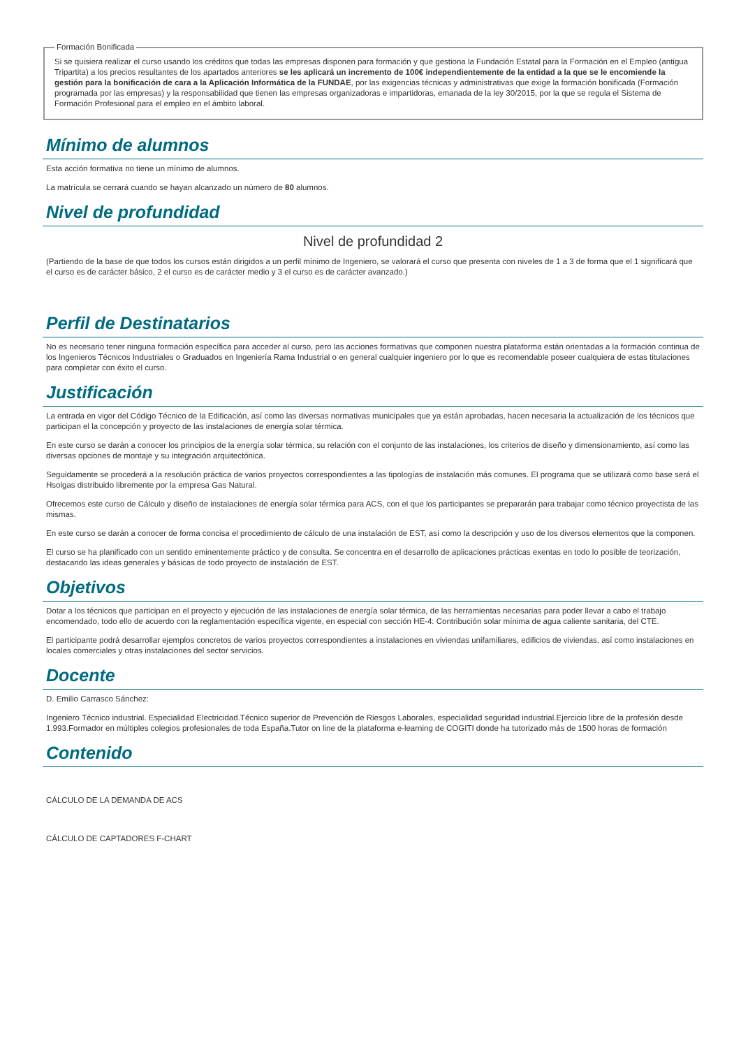Formación Bonificada
Si se quisiera realizar el curso usando los créditos que todas las empresas disponen para formación y que gestiona la Fundación Estatal para la Formación en el Empleo (antigua Tripartita) a los precios resultantes de los apartados anteriores se les aplicará un incremento de 100€ independientemente de la entidad a la que se le encomiende la gestión para la bonificación de cara a la Aplicación Informática de la FUNDAE, por las exigencias técnicas y administrativas que exige la formación bonificada (Formación programada por las empresas) y la responsabilidad que tienen las empresas organizadoras e impartidoras, emanada de la ley 30/2015, por la que se regula el Sistema de Formación Profesional para el empleo en el ámbito laboral.
Mínimo de alumnos
Esta acción formativa no tiene un mínimo de alumnos.
La matrícula se cerrará cuando se hayan alcanzado un número de 80 alumnos.
Nivel de profundidad
Nivel de profundidad 2
(Partiendo de la base de que todos los cursos están dirigidos a un perfil mínimo de Ingeniero, se valorará el curso que presenta con niveles de 1 a 3 de forma que el 1 significará que el curso es de carácter básico, 2 el curso es de carácter medio y 3 el curso es de carácter avanzado.)
Perfil de Destinatarios
No es necesario tener ninguna formación específica para acceder al curso, pero las acciones formativas que componen nuestra plataforma están orientadas a la formación continua de los Ingenieros Técnicos Industriales o Graduados en Ingeniería Rama Industrial o en general cualquier ingeniero por lo que es recomendable poseer cualquiera de estas titulaciones para completar con éxito el curso.
Justificación
La entrada en vigor del Código Técnico de la Edificación, así como las diversas normativas municipales que ya están aprobadas, hacen necesaria la actualización de los técnicos que participan el la concepción y proyecto de las instalaciones de energía solar térmica.
En este curso se darán a conocer los principios de la energía solar térmica, su relación con el conjunto de las instalaciones, los criterios de diseño y dimensionamiento, así como las diversas opciones de montaje y su integración arquitectónica.
Seguidamente se procederá a la resolución práctica de varios proyectos correspondientes a las tipologías de instalación más comunes. El programa que se utilizará como base será el Hsolgas distribuido libremente por la empresa Gas Natural.
Ofrecemos este curso de Cálculo y diseño de instalaciones de energía solar térmica para ACS, con el que los participantes se prepararán para trabajar como técnico proyectista de las mismas.
En este curso se darán a conocer de forma concisa el procedimiento de cálculo de una instalación de EST, así como la descripción y uso de los diversos elementos que la componen.
El curso se ha planificado con un sentido eminentemente práctico y de consulta. Se concentra en el desarrollo de aplicaciones prácticas exentas en todo lo posible de teorización, destacando las ideas generales y básicas de todo proyecto de instalación de EST.
Objetivos
Dotar a los técnicos que participan en el proyecto y ejecución de las instalaciones de energía solar térmica, de las herramientas necesarias para poder llevar a cabo el trabajo encomendado, todo ello de acuerdo con la reglamentación específica vigente, en especial con sección HE-4: Contribución solar mínima de agua caliente sanitaria, del CTE.
El participante podrá desarrollar ejemplos concretos de varios proyectos correspondientes a instalaciones en viviendas unifamiliares, edificios de viviendas, así como instalaciones en locales comerciales y otras instalaciones del sector servicios.
Docente
D. Emilio Carrasco Sánchez:
Ingeniero Técnico industrial. Especialidad Electricidad.Técnico superior de Prevención de Riesgos Laborales, especialidad seguridad industrial.Ejercicio libre de la profesión desde 1.993.Formador en múltiples colegios profesionales de toda España.Tutor on line de la plataforma e-learning de COGITI donde ha tutorizado más de 1500 horas de formación
Contenido
CÁLCULO DE LA DEMANDA DE ACS
CÁLCULO DE CAPTADORES F-CHART